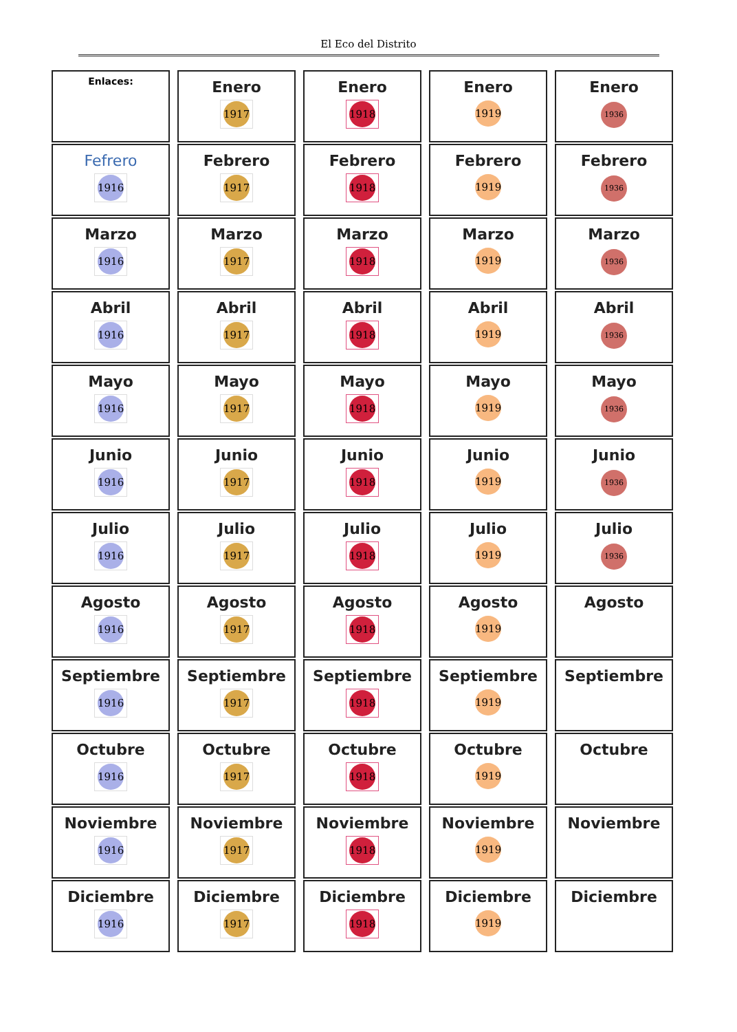El Eco del Distrito
| Enlaces: | Enero 1917 | Enero 1918 | Enero 1919 | Enero 1936 |
| Fefrero 1916 | Febrero 1917 | Febrero 1918 | Febrero 1919 | Febrero 1936 |
| Marzo 1916 | Marzo 1917 | Marzo 1918 | Marzo 1919 | Marzo 1936 |
| Abril 1916 | Abril 1917 | Abril 1918 | Abril 1919 | Abril 1936 |
| Mayo 1916 | Mayo 1917 | Mayo 1918 | Mayo 1919 | Mayo 1936 |
| Junio 1916 | Junio 1917 | Junio 1918 | Junio 1919 | Junio 1936 |
| Julio 1916 | Julio 1917 | Julio 1918 | Julio 1919 | Julio 1936 |
| Agosto 1916 | Agosto 1917 | Agosto 1918 | Agosto 1919 | Agosto |
| Septiembre 1916 | Septiembre 1917 | Septiembre 1918 | Septiembre 1919 | Septiembre |
| Octubre 1916 | Octubre 1917 | Octubre 1918 | Octubre 1919 | Octubre |
| Noviembre 1916 | Noviembre 1917 | Noviembre 1918 | Noviembre 1919 | Noviembre |
| Diciembre 1916 | Diciembre 1917 | Diciembre 1918 | Diciembre 1919 | Diciembre |